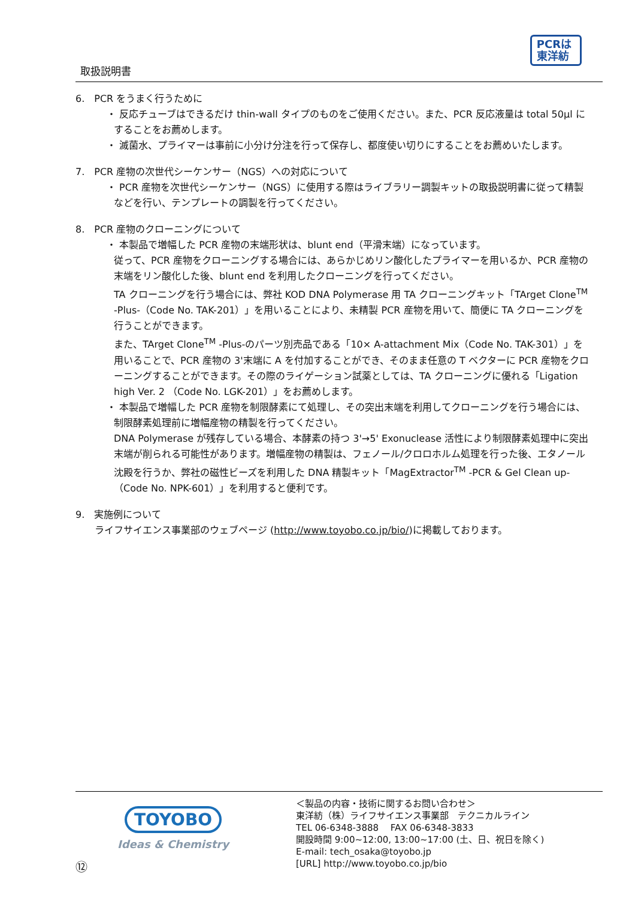取扱説明書
PCRは
東洋紡
6.　PCR をうまく行うために
・ 反応チューブはできるだけ thin-wall タイプのものをご使用ください。また、PCR 反応液量は total 50μl にすることをお薦めします。
・ 滅菌水、プライマーは事前に小分け分注を行って保存し、都度使い切りにすることをお薦めいたします。
7.　PCR 産物の次世代シーケンサー（NGS）への対応について
・ PCR 産物を次世代シーケンサー（NGS）に使用する際はライブラリー調製キットの取扱説明書に従って精製などを行い、テンプレートの調製を行ってください。
8.　PCR 産物のクローニングについて
・ 本製品で増幅した PCR 産物の末端形状は、blunt end（平滑末端）になっています。
従って、PCR 産物をクローニングする場合には、あらかじめリン酸化したプライマーを用いるか、PCR 産物の末端をリン酸化した後、blunt end を利用したクローニングを行ってください。
TA クローニングを行う場合には、弊社 KOD DNA Polymerase 用 TA クローニングキット「TArget Clone<sup>TM</sup> -Plus-（Code No. TAK-201）」を用いることにより、未精製 PCR 産物を用いて、簡便に TA クローニングを行うことができます。
また、TArget Clone<sup>TM</sup> -Plus-のパーツ別売品である「10× A-attachment Mix（Code No. TAK-301）」を用いることで、PCR 産物の 3'末端に A を付加することができ、そのまま任意の T ベクターに PCR 産物をクローニングすることができます。その際のライゲーション試薬としては、TA クローニングに優れる「Ligation high Ver. 2 （Code No. LGK-201）」をお薦めします。
・ 本製品で増幅した PCR 産物を制限酵素にて処理し、その突出末端を利用してクローニングを行う場合には、制限酵素処理前に増幅産物の精製を行ってください。
DNA Polymerase が残存している場合、本酵素の持つ 3'→5' Exonuclease 活性により制限酵素処理中に突出末端が削られる可能性があります。増幅産物の精製は、フェノール/クロロホルム処理を行った後、エタノール沈殿を行うか、弊社の磁性ビーズを利用した DNA 精製キット「MagExtractor<sup>TM</sup> -PCR & Gel Clean up-（Code No. NPK-601）」を利用すると便利です。
9.　実施例について
ライフサイエンス事業部のウェブページ (http://www.toyobo.co.jp/bio/)に掲載しております。
⑫
TOYOBO
Ideas & Chemistry
＜製品の内容・技術に関するお問い合わせ＞
東洋紡（株）ライフサイエンス事業部　テクニカルライン
TEL 06-6348-3888　 FAX 06-6348-3833
開設時間 9:00~12:00, 13:00~17:00 (土、日、祝日を除く)
E-mail: tech_osaka@toyobo.jp
[URL] http://www.toyobo.co.jp/bio